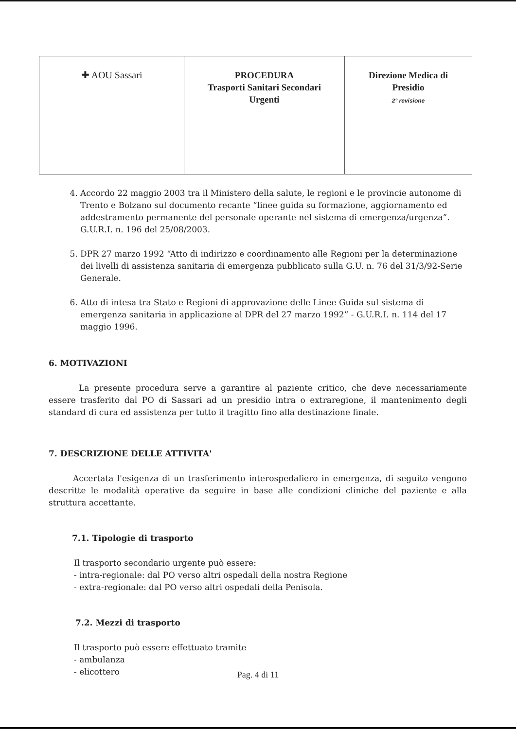| ✚ AOU Sassari | PROCEDURA Trasporti Sanitari Secondari Urgenti | Direzione Medica di Presidio 2° revisione |
4. Accordo 22 maggio 2003 tra il Ministero della salute, le regioni e le provincie autonome di Trento e Bolzano sul documento recante “linee guida su formazione, aggiornamento ed addestramento permanente del personale operante nel sistema di emergenza/urgenza”. G.U.R.I. n. 196 del 25/08/2003.
5. DPR 27 marzo 1992 “Atto di indirizzo e coordinamento alle Regioni per la determinazione dei livelli di assistenza sanitaria di emergenza pubblicato sulla G.U. n. 76 del 31/3/92-Serie Generale.
6. Atto di intesa tra Stato e Regioni di approvazione delle Linee Guida sul sistema di emergenza sanitaria in applicazione al DPR del 27 marzo 1992” - G.U.R.I. n. 114 del 17 maggio 1996.
6. MOTIVAZIONI
La presente procedura serve a garantire al paziente critico, che deve necessariamente essere trasferito dal PO di Sassari ad un presidio intra o extraregione, il mantenimento degli standard di cura ed assistenza per tutto il tragitto fino alla destinazione finale.
7. DESCRIZIONE DELLE ATTIVITA'
Accertata l'esigenza di un trasferimento interospedaliero in emergenza, di seguito vengono descritte le modalità operative da seguire in base alle condizioni cliniche del paziente e alla struttura accettante.
7.1. Tipologie di trasporto
Il trasporto secondario urgente può essere:
- intra-regionale: dal PO verso altri ospedali della nostra Regione
- extra-regionale: dal PO verso altri ospedali della Penisola.
7.2. Mezzi di trasporto
Il trasporto può essere effettuato tramite
- ambulanza
- elicottero
Pag. 4 di 11